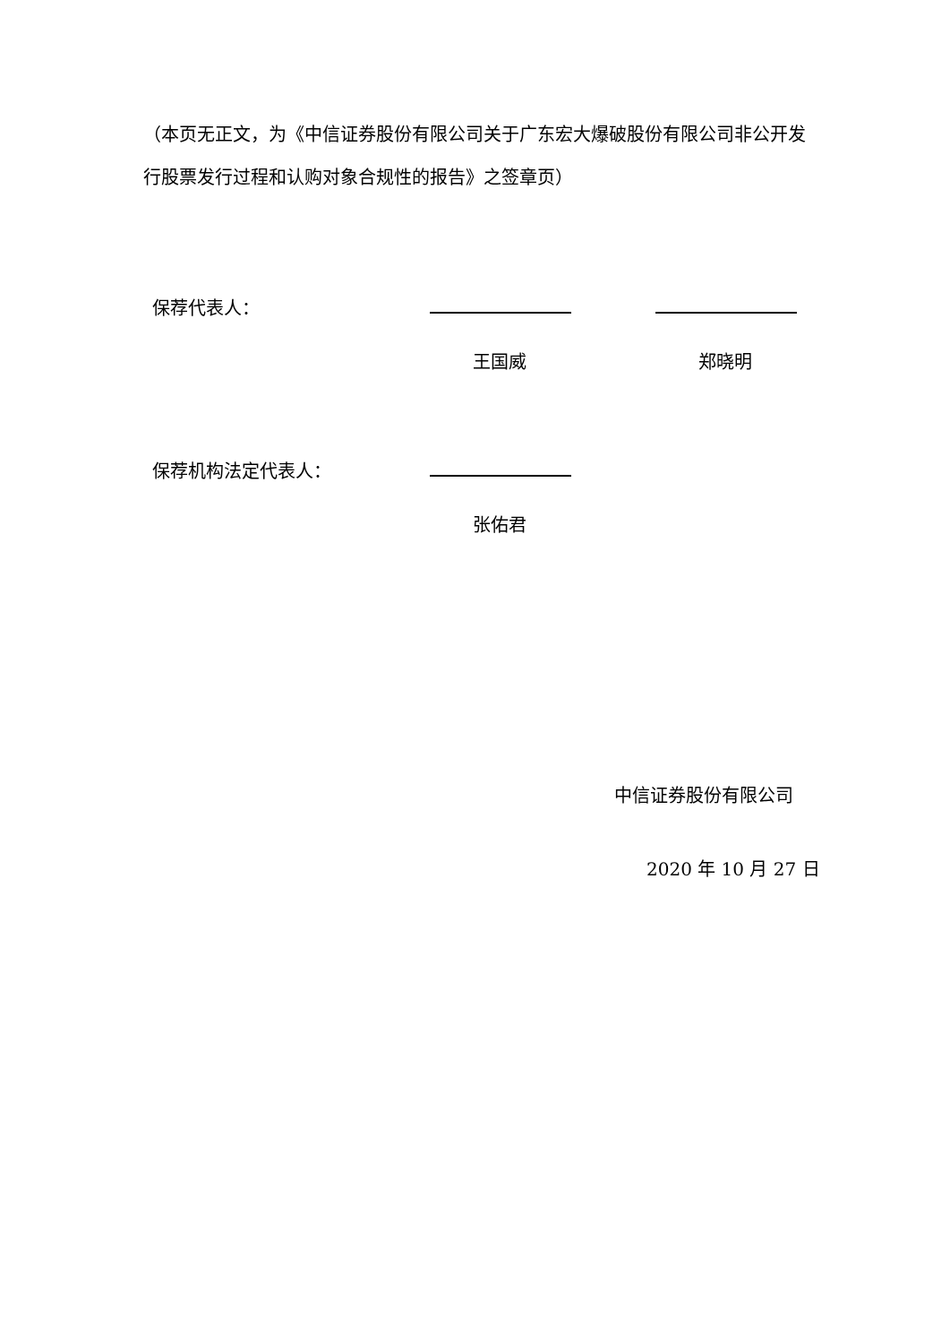（本页无正文，为《中信证券股份有限公司关于广东宏大爆破股份有限公司非公开发行股票发行过程和认购对象合规性的报告》之签章页）
保荐代表人：
王国威 郑晓明
保荐机构法定代表人：
张佑君
中信证券股份有限公司
2020 年 10 月 27 日